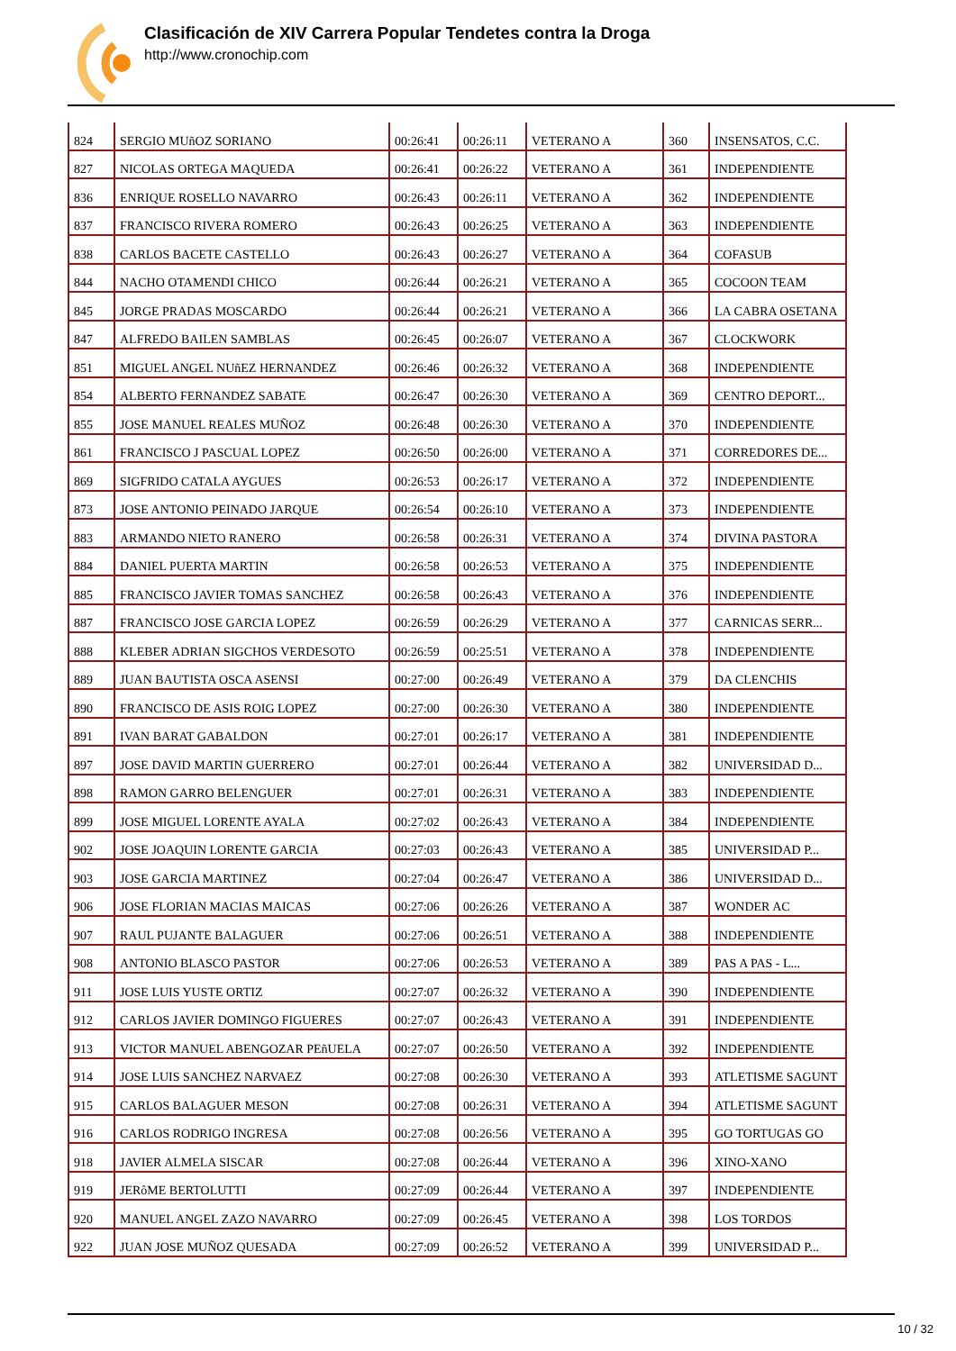Clasificación de XIV Carrera Popular Tendetes contra la Droga
http://www.cronochip.com
| 824 | SERGIO MUñOZ SORIANO | 00:26:41 | 00:26:11 | VETERANO A | 360 | INSENSATOS, C.C. |
| 827 | NICOLAS ORTEGA MAQUEDA | 00:26:41 | 00:26:22 | VETERANO A | 361 | INDEPENDIENTE |
| 836 | ENRIQUE ROSELLO NAVARRO | 00:26:43 | 00:26:11 | VETERANO A | 362 | INDEPENDIENTE |
| 837 | FRANCISCO RIVERA ROMERO | 00:26:43 | 00:26:25 | VETERANO A | 363 | INDEPENDIENTE |
| 838 | CARLOS BACETE CASTELLO | 00:26:43 | 00:26:27 | VETERANO A | 364 | COFASUB |
| 844 | NACHO OTAMENDI CHICO | 00:26:44 | 00:26:21 | VETERANO A | 365 | COCOON TEAM |
| 845 | JORGE PRADAS MOSCARDO | 00:26:44 | 00:26:21 | VETERANO A | 366 | LA CABRA OSETANA |
| 847 | ALFREDO BAILEN SAMBLAS | 00:26:45 | 00:26:07 | VETERANO A | 367 | CLOCKWORK |
| 851 | MIGUEL ANGEL NUñEZ HERNANDEZ | 00:26:46 | 00:26:32 | VETERANO A | 368 | INDEPENDIENTE |
| 854 | ALBERTO FERNANDEZ SABATE | 00:26:47 | 00:26:30 | VETERANO A | 369 | CENTRO DEPORT... |
| 855 | JOSE MANUEL REALES MUÑOZ | 00:26:48 | 00:26:30 | VETERANO A | 370 | INDEPENDIENTE |
| 861 | FRANCISCO J PASCUAL LOPEZ | 00:26:50 | 00:26:00 | VETERANO A | 371 | CORREDORES DE... |
| 869 | SIGFRIDO CATALA AYGUES | 00:26:53 | 00:26:17 | VETERANO A | 372 | INDEPENDIENTE |
| 873 | JOSE ANTONIO PEINADO JARQUE | 00:26:54 | 00:26:10 | VETERANO A | 373 | INDEPENDIENTE |
| 883 | ARMANDO NIETO RANERO | 00:26:58 | 00:26:31 | VETERANO A | 374 | DIVINA PASTORA |
| 884 | DANIEL PUERTA MARTIN | 00:26:58 | 00:26:53 | VETERANO A | 375 | INDEPENDIENTE |
| 885 | FRANCISCO JAVIER TOMAS SANCHEZ | 00:26:58 | 00:26:43 | VETERANO A | 376 | INDEPENDIENTE |
| 887 | FRANCISCO JOSE GARCIA LOPEZ | 00:26:59 | 00:26:29 | VETERANO A | 377 | CARNICAS SERR... |
| 888 | KLEBER ADRIAN SIGCHOS VERDESOTO | 00:26:59 | 00:25:51 | VETERANO A | 378 | INDEPENDIENTE |
| 889 | JUAN BAUTISTA OSCA ASENSI | 00:27:00 | 00:26:49 | VETERANO A | 379 | DA CLENCHIS |
| 890 | FRANCISCO DE ASIS ROIG LOPEZ | 00:27:00 | 00:26:30 | VETERANO A | 380 | INDEPENDIENTE |
| 891 | IVAN BARAT GABALDON | 00:27:01 | 00:26:17 | VETERANO A | 381 | INDEPENDIENTE |
| 897 | JOSE DAVID MARTIN GUERRERO | 00:27:01 | 00:26:44 | VETERANO A | 382 | UNIVERSIDAD D... |
| 898 | RAMON GARRO BELENGUER | 00:27:01 | 00:26:31 | VETERANO A | 383 | INDEPENDIENTE |
| 899 | JOSE MIGUEL LORENTE AYALA | 00:27:02 | 00:26:43 | VETERANO A | 384 | INDEPENDIENTE |
| 902 | JOSE JOAQUIN LORENTE GARCIA | 00:27:03 | 00:26:43 | VETERANO A | 385 | UNIVERSIDAD P... |
| 903 | JOSE GARCIA MARTINEZ | 00:27:04 | 00:26:47 | VETERANO A | 386 | UNIVERSIDAD D... |
| 906 | JOSE FLORIAN MACIAS MAICAS | 00:27:06 | 00:26:26 | VETERANO A | 387 | WONDER AC |
| 907 | RAUL PUJANTE BALAGUER | 00:27:06 | 00:26:51 | VETERANO A | 388 | INDEPENDIENTE |
| 908 | ANTONIO BLASCO PASTOR | 00:27:06 | 00:26:53 | VETERANO A | 389 | PAS A PAS - L... |
| 911 | JOSE LUIS YUSTE ORTIZ | 00:27:07 | 00:26:32 | VETERANO A | 390 | INDEPENDIENTE |
| 912 | CARLOS JAVIER DOMINGO FIGUERES | 00:27:07 | 00:26:43 | VETERANO A | 391 | INDEPENDIENTE |
| 913 | VICTOR MANUEL ABENGOZAR PEñUELA | 00:27:07 | 00:26:50 | VETERANO A | 392 | INDEPENDIENTE |
| 914 | JOSE LUIS SANCHEZ NARVAEZ | 00:27:08 | 00:26:30 | VETERANO A | 393 | ATLETISME SAGUNT |
| 915 | CARLOS BALAGUER MESON | 00:27:08 | 00:26:31 | VETERANO A | 394 | ATLETISME SAGUNT |
| 916 | CARLOS RODRIGO INGRESA | 00:27:08 | 00:26:56 | VETERANO A | 395 | GO TORTUGAS GO |
| 918 | JAVIER ALMELA SISCAR | 00:27:08 | 00:26:44 | VETERANO A | 396 | XINO-XANO |
| 919 | JERôME BERTOLUTTI | 00:27:09 | 00:26:44 | VETERANO A | 397 | INDEPENDIENTE |
| 920 | MANUEL ANGEL ZAZO NAVARRO | 00:27:09 | 00:26:45 | VETERANO A | 398 | LOS TORDOS |
| 922 | JUAN JOSE MUÑOZ QUESADA | 00:27:09 | 00:26:52 | VETERANO A | 399 | UNIVERSIDAD P... |
10 / 32